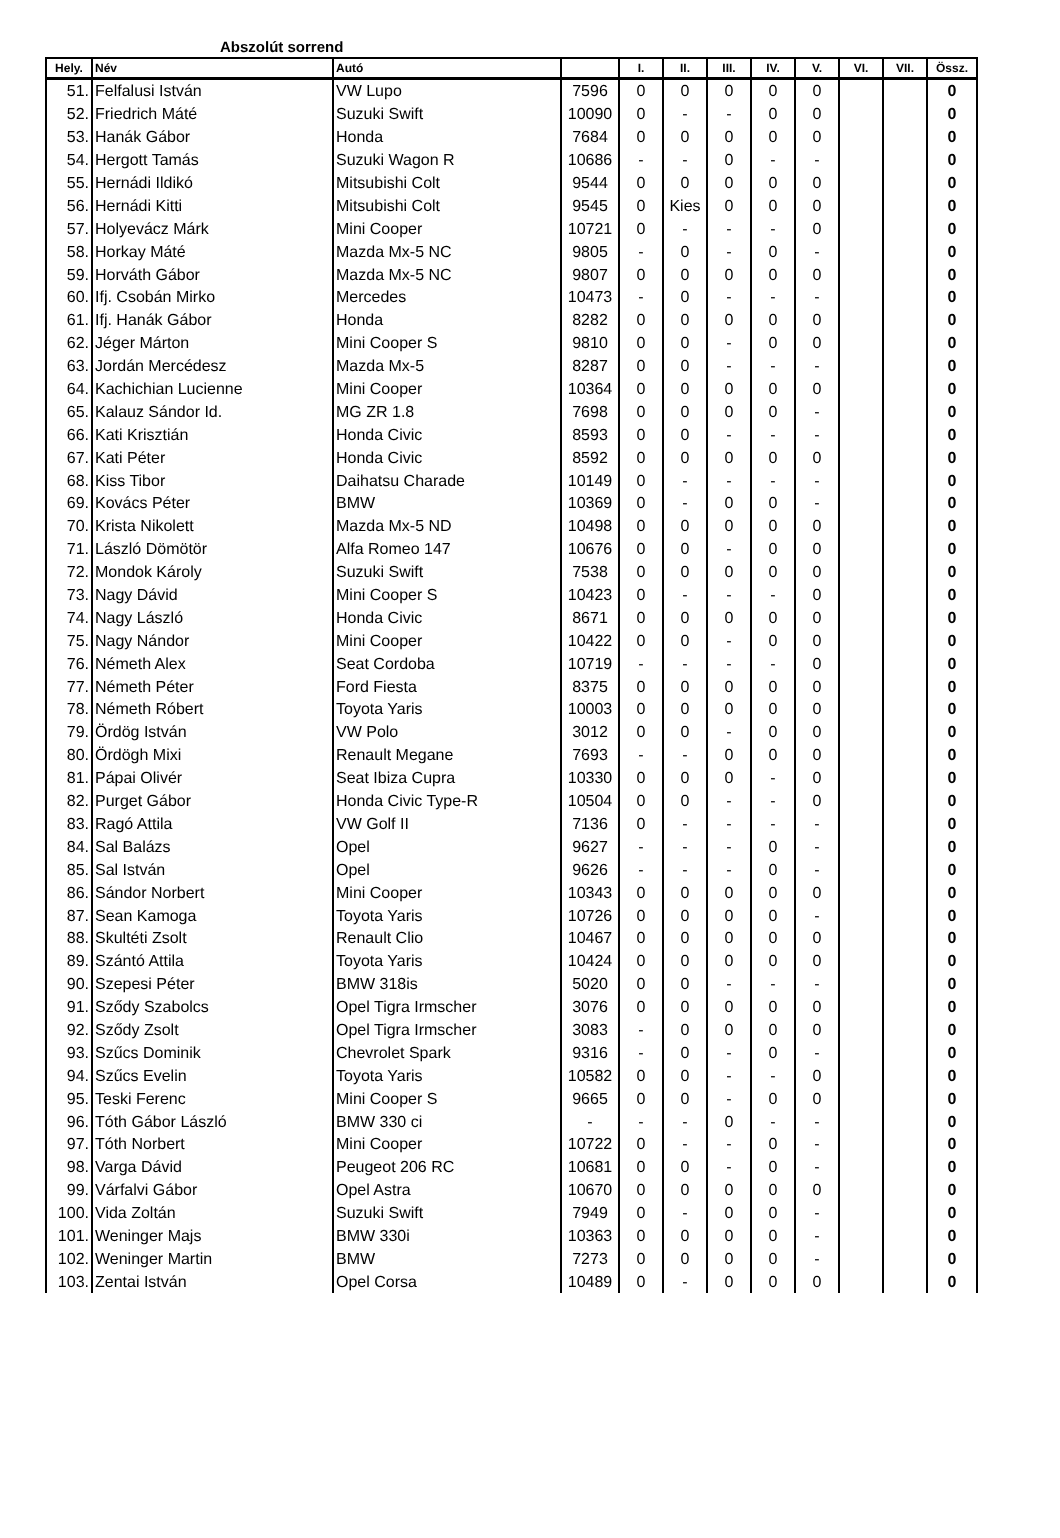Abszolút sorrend
| Hely. | Név | Autó | | I. | II. | III. | IV. | V. | VI. | VII. | Össz. |
| --- | --- | --- | --- | --- | --- | --- | --- | --- | --- | --- | --- |
| 51. | Felfalusi István | VW Lupo | 7596 | 0 | 0 | 0 | 0 | 0 | | | 0 |
| 52. | Friedrich Máté | Suzuki Swift | 10090 | 0 | - | - | 0 | 0 | | | 0 |
| 53. | Hanák Gábor | Honda | 7684 | 0 | 0 | 0 | 0 | 0 | | | 0 |
| 54. | Hergott Tamás | Suzuki Wagon R | 10686 | - | - | 0 | - | - | | | 0 |
| 55. | Hernádi Ildikó | Mitsubishi Colt | 9544 | 0 | 0 | 0 | 0 | 0 | | | 0 |
| 56. | Hernádi Kitti | Mitsubishi Colt | 9545 | 0 | Kies | 0 | 0 | 0 | | | 0 |
| 57. | Holyevácz Márk | Mini Cooper | 10721 | 0 | - | - | - | 0 | | | 0 |
| 58. | Horkay Máté | Mazda Mx-5 NC | 9805 | - | 0 | - | 0 | - | | | 0 |
| 59. | Horváth Gábor | Mazda Mx-5 NC | 9807 | 0 | 0 | 0 | 0 | 0 | | | 0 |
| 60. | Ifj. Csobán Mirko | Mercedes | 10473 | - | 0 | - | - | - | | | 0 |
| 61. | Ifj. Hanák Gábor | Honda | 8282 | 0 | 0 | 0 | 0 | 0 | | | 0 |
| 62. | Jéger Márton | Mini Cooper S | 9810 | 0 | 0 | - | 0 | 0 | | | 0 |
| 63. | Jordán Mercédesz | Mazda Mx-5 | 8287 | 0 | 0 | - | - | - | | | 0 |
| 64. | Kachichian Lucienne | Mini Cooper | 10364 | 0 | 0 | 0 | 0 | 0 | | | 0 |
| 65. | Kalauz Sándor Id. | MG ZR 1.8 | 7698 | 0 | 0 | 0 | 0 | - | | | 0 |
| 66. | Kati Krisztián | Honda Civic | 8593 | 0 | 0 | - | - | - | | | 0 |
| 67. | Kati Péter | Honda Civic | 8592 | 0 | 0 | 0 | 0 | 0 | | | 0 |
| 68. | Kiss Tibor | Daihatsu Charade | 10149 | 0 | - | - | - | - | | | 0 |
| 69. | Kovács Péter | BMW | 10369 | 0 | - | 0 | 0 | - | | | 0 |
| 70. | Krista Nikolett | Mazda Mx-5 ND | 10498 | 0 | 0 | 0 | 0 | 0 | | | 0 |
| 71. | László Dömötör | Alfa Romeo 147 | 10676 | 0 | 0 | - | 0 | 0 | | | 0 |
| 72. | Mondok Károly | Suzuki Swift | 7538 | 0 | 0 | 0 | 0 | 0 | | | 0 |
| 73. | Nagy Dávid | Mini Cooper S | 10423 | 0 | - | - | - | 0 | | | 0 |
| 74. | Nagy László | Honda Civic | 8671 | 0 | 0 | 0 | 0 | 0 | | | 0 |
| 75. | Nagy Nándor | Mini Cooper | 10422 | 0 | 0 | - | 0 | 0 | | | 0 |
| 76. | Németh Alex | Seat Cordoba | 10719 | - | - | - | - | 0 | | | 0 |
| 77. | Németh Péter | Ford Fiesta | 8375 | 0 | 0 | 0 | 0 | 0 | | | 0 |
| 78. | Németh Róbert | Toyota Yaris | 10003 | 0 | 0 | 0 | 0 | 0 | | | 0 |
| 79. | Ördög István | VW Polo | 3012 | 0 | 0 | - | 0 | 0 | | | 0 |
| 80. | Ördögh Mixi | Renault Megane | 7693 | - | - | 0 | 0 | 0 | | | 0 |
| 81. | Pápai Olivér | Seat Ibiza Cupra | 10330 | 0 | 0 | 0 | - | 0 | | | 0 |
| 82. | Purget Gábor | Honda Civic Type-R | 10504 | 0 | 0 | - | - | 0 | | | 0 |
| 83. | Ragó Attila | VW Golf II | 7136 | 0 | - | - | - | - | | | 0 |
| 84. | Sal Balázs | Opel | 9627 | - | - | - | 0 | - | | | 0 |
| 85. | Sal István | Opel | 9626 | - | - | - | 0 | - | | | 0 |
| 86. | Sándor Norbert | Mini Cooper | 10343 | 0 | 0 | 0 | 0 | 0 | | | 0 |
| 87. | Sean Kamoga | Toyota Yaris | 10726 | 0 | 0 | 0 | 0 | - | | | 0 |
| 88. | Skultéti Zsolt | Renault Clio | 10467 | 0 | 0 | 0 | 0 | 0 | | | 0 |
| 89. | Szántó Attila | Toyota Yaris | 10424 | 0 | 0 | 0 | 0 | 0 | | | 0 |
| 90. | Szepesi Péter | BMW 318is | 5020 | 0 | 0 | - | - | - | | | 0 |
| 91. | Sződy Szabolcs | Opel Tigra Irmscher | 3076 | 0 | 0 | 0 | 0 | 0 | | | 0 |
| 92. | Sződy Zsolt | Opel Tigra Irmscher | 3083 | - | 0 | 0 | 0 | 0 | | | 0 |
| 93. | Szűcs Dominik | Chevrolet Spark | 9316 | - | 0 | - | 0 | - | | | 0 |
| 94. | Szűcs Evelin | Toyota Yaris | 10582 | 0 | 0 | - | - | 0 | | | 0 |
| 95. | Teski Ferenc | Mini Cooper S | 9665 | 0 | 0 | - | 0 | 0 | | | 0 |
| 96. | Tóth Gábor László | BMW 330 ci | - | - | - | 0 | - | - | | | 0 |
| 97. | Tóth Norbert | Mini Cooper | 10722 | 0 | - | - | 0 | - | | | 0 |
| 98. | Varga Dávid | Peugeot 206 RC | 10681 | 0 | 0 | - | 0 | - | | | 0 |
| 99. | Várfalvi Gábor | Opel Astra | 10670 | 0 | 0 | 0 | 0 | 0 | | | 0 |
| 100. | Vida Zoltán | Suzuki Swift | 7949 | 0 | - | 0 | 0 | - | | | 0 |
| 101. | Weninger Majs | BMW 330i | 10363 | 0 | 0 | 0 | 0 | - | | | 0 |
| 102. | Weninger Martin | BMW | 7273 | 0 | 0 | 0 | 0 | - | | | 0 |
| 103. | Zentai István | Opel Corsa | 10489 | 0 | - | 0 | 0 | 0 | | | 0 |